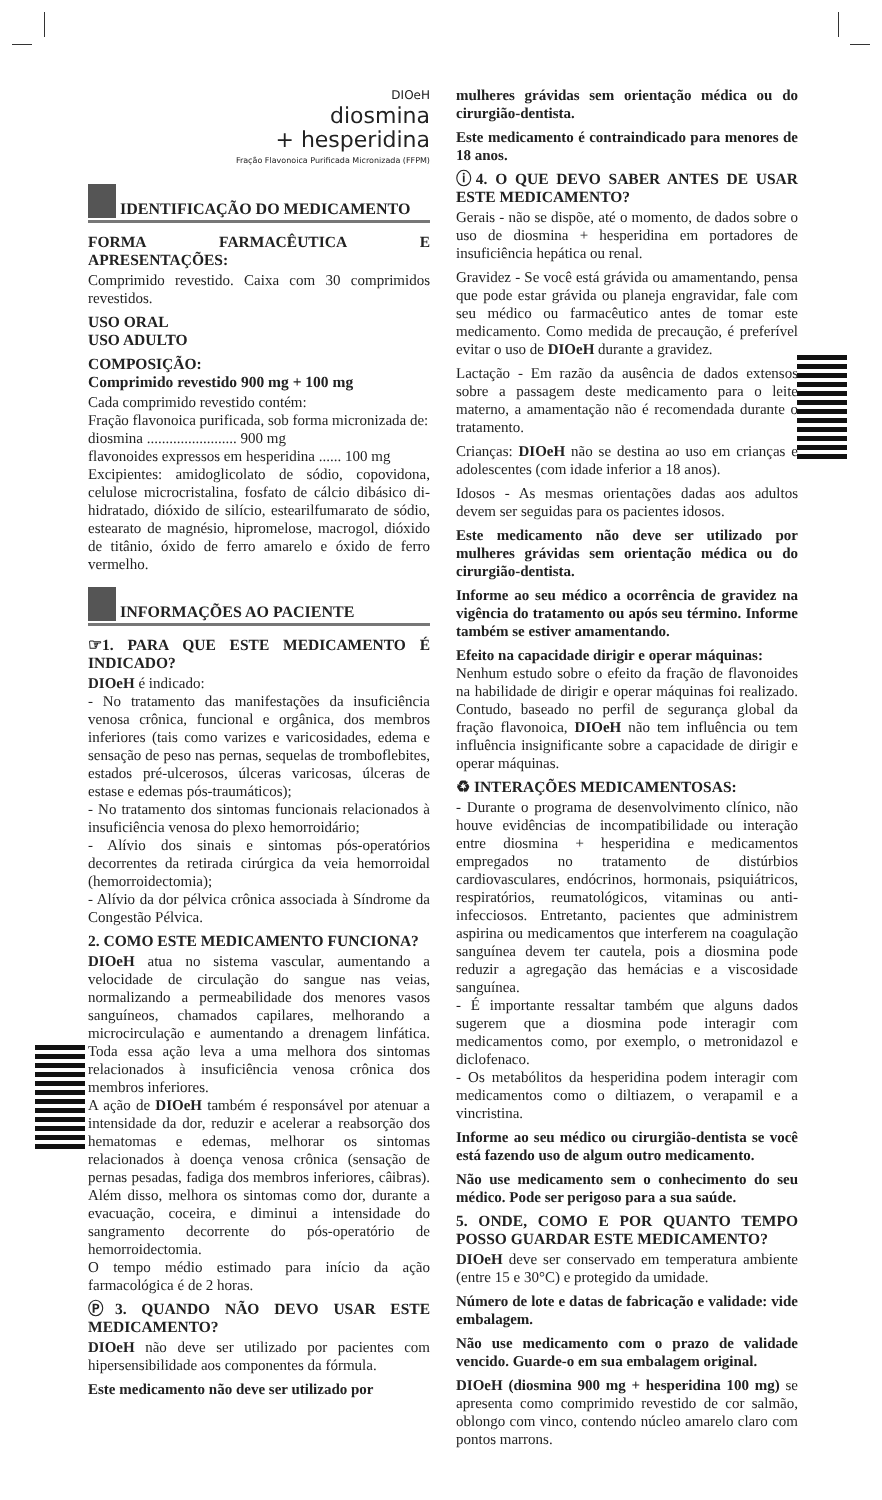DIOeH
diosmina
+ hesperidina
Fração Flavonoica Purificada Micronizada (FFPM)
IDENTIFICAÇÃO DO MEDICAMENTO
FORMA FARMACÊUTICA E APRESENTAÇÕES:
Comprimido revestido. Caixa com 30 comprimidos revestidos.
USO ORAL
USO ADULTO
COMPOSIÇÃO:
Comprimido revestido 900 mg + 100 mg
Cada comprimido revestido contém:
Fração flavonoica purificada, sob forma micronizada de:
diosmina ........................ 900 mg
flavonoides expressos em hesperidina ...... 100 mg
Excipientes: amidoglicolato de sódio, copovidona, celulose microcristalina, fosfato de cálcio dibásico di-hidratado, dióxido de silício, estearilfumarato de sódio, estearato de magnésio, hipromelose, macrogol, dióxido de titânio, óxido de ferro amarelo e óxido de ferro vermelho.
INFORMAÇÕES AO PACIENTE
☞1. PARA QUE ESTE MEDICAMENTO É INDICADO?
DIOeH é indicado:
- No tratamento das manifestações da insuficiência venosa crônica, funcional e orgânica, dos membros inferiores (tais como varizes e varicosidades, edema e sensação de peso nas pernas, sequelas de tromboflebites, estados pré-ulcerosos, úlceras varicosas, úlceras de estase e edemas pós-traumáticos);
- No tratamento dos sintomas funcionais relacionados à insuficiência venosa do plexo hemorroidário;
- Alívio dos sinais e sintomas pós-operatórios decorrentes da retirada cirúrgica da veia hemorroidal (hemorroidectomia);
- Alívio da dor pélvica crônica associada à Síndrome da Congestão Pélvica.
2. COMO ESTE MEDICAMENTO FUNCIONA?
DIOeH atua no sistema vascular, aumentando a velocidade de circulação do sangue nas veias, normalizando a permeabilidade dos menores vasos sanguíneos, chamados capilares, melhorando a microcirculação e aumentando a drenagem linfática. Toda essa ação leva a uma melhora dos sintomas relacionados à insuficiência venosa crônica dos membros inferiores.
A ação de DIOeH também é responsável por atenuar a intensidade da dor, reduzir e acelerar a reabsorção dos hematomas e edemas, melhorar os sintomas relacionados à doença venosa crônica (sensação de pernas pesadas, fadiga dos membros inferiores, câibras). Além disso, melhora os sintomas como dor, durante a evacuação, coceira, e diminui a intensidade do sangramento decorrente do pós-operatório de hemorroidectomia.
O tempo médio estimado para início da ação farmacológica é de 2 horas.
Ⓟ3. QUANDO NÃO DEVO USAR ESTE MEDICAMENTO?
DIOeH não deve ser utilizado por pacientes com hipersensibilidade aos componentes da fórmula.
Este medicamento não deve ser utilizado por
mulheres grávidas sem orientação médica ou do cirurgião-dentista.
Este medicamento é contraindicado para menores de 18 anos.
ⓘ4. O QUE DEVO SABER ANTES DE USAR ESTE MEDICAMENTO?
Gerais - não se dispõe, até o momento, de dados sobre o uso de diosmina + hesperidina em portadores de insuficiência hepática ou renal.
Gravidez - Se você está grávida ou amamentando, pensa que pode estar grávida ou planeja engravidar, fale com seu médico ou farmacêutico antes de tomar este medicamento. Como medida de precaução, é preferível evitar o uso de DIOeH durante a gravidez.
Lactação - Em razão da ausência de dados extensos sobre a passagem deste medicamento para o leite materno, a amamentação não é recomendada durante o tratamento.
Crianças: DIOeH não se destina ao uso em crianças e adolescentes (com idade inferior a 18 anos).
Idosos - As mesmas orientações dadas aos adultos devem ser seguidas para os pacientes idosos.
Este medicamento não deve ser utilizado por mulheres grávidas sem orientação médica ou do cirurgião-dentista.
Informe ao seu médico a ocorrência de gravidez na vigência do tratamento ou após seu término. Informe também se estiver amamentando.
Efeito na capacidade dirigir e operar máquinas:
Nenhum estudo sobre o efeito da fração de flavonoides na habilidade de dirigir e operar máquinas foi realizado. Contudo, baseado no perfil de segurança global da fração flavonoica, DIOeH não tem influência ou tem influência insignificante sobre a capacidade de dirigir e operar máquinas.
♻ INTERAÇÕES MEDICAMENTOSAS:
- Durante o programa de desenvolvimento clínico, não houve evidências de incompatibilidade ou interação entre diosmina + hesperidina e medicamentos empregados no tratamento de distúrbios cardiovasculares, endócrinos, hormonais, psiquiátricos, respiratórios, reumatológicos, vitaminas ou anti-infecciosos. Entretanto, pacientes que administrem aspirina ou medicamentos que interferem na coagulação sanguínea devem ter cautela, pois a diosmina pode reduzir a agregação das hemácias e a viscosidade sanguínea.
- É importante ressaltar também que alguns dados sugerem que a diosmina pode interagir com medicamentos como, por exemplo, o metronidazol e diclofenaco.
- Os metabólitos da hesperidina podem interagir com medicamentos como o diltiazem, o verapamil e a vincristina.
Informe ao seu médico ou cirurgião-dentista se você está fazendo uso de algum outro medicamento.
Não use medicamento sem o conhecimento do seu médico. Pode ser perigoso para a sua saúde.
5. ONDE, COMO E POR QUANTO TEMPO POSSO GUARDAR ESTE MEDICAMENTO?
DIOeH deve ser conservado em temperatura ambiente (entre 15 e 30°C) e protegido da umidade.
Número de lote e datas de fabricação e validade: vide embalagem.
Não use medicamento com o prazo de validade vencido. Guarde-o em sua embalagem original.
DIOeH (diosmina 900 mg + hesperidina 100 mg) se apresenta como comprimido revestido de cor salmão, oblongo com vinco, contendo núcleo amarelo claro com pontos marrons.